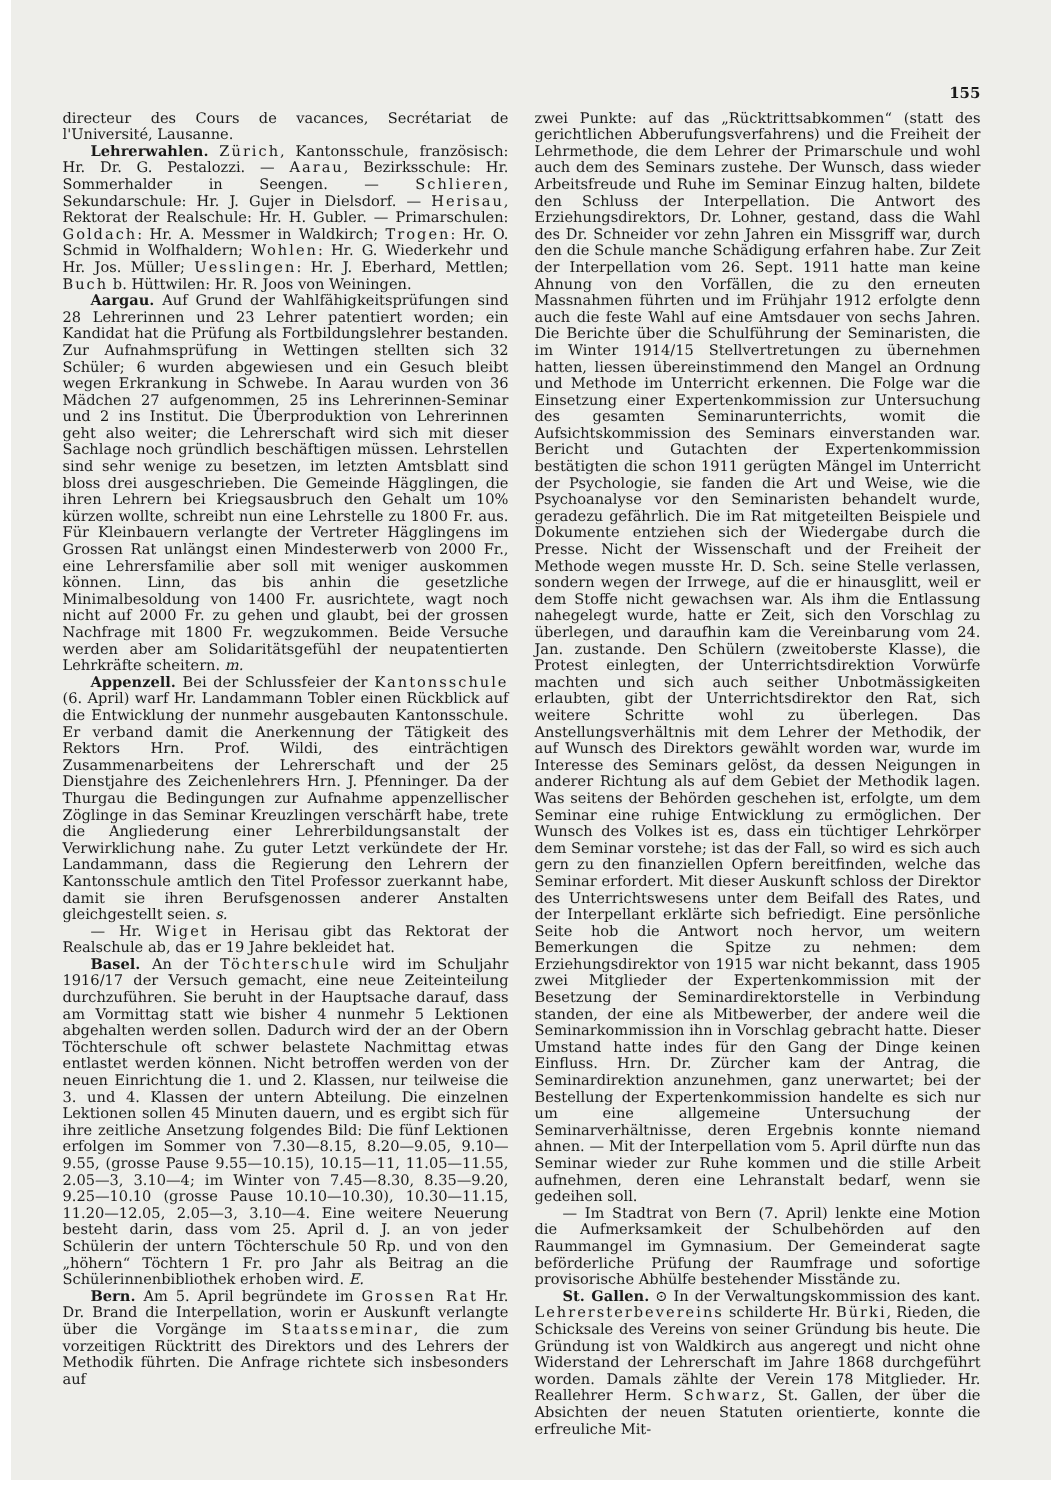155
directeur des Cours de vacances, Secrétariat de l'Université, Lausanne.
Lehrerwahlen. Zürich, Kantonsschule, französisch: Hr. Dr. G. Pestalozzi. — Aarau, Bezirksschule: Hr. Sommerhalder in Seengen. — Schlieren, Sekundarschule: Hr. J. Gujer in Dielsdorf. — Herisau, Rektorat der Realschule: Hr. H. Gubler. — Primarschulen: Goldach: Hr. A. Messmer in Waldkirch; Trogen: Hr. O. Schmid in Wolfhaldern; Wohlen: Hr. G. Wiederkehr und Hr. Jos. Müller; Uesslingen: Hr. J. Eberhard, Mettlen; Buch b. Hüttwilen: Hr. R. Joos von Weiningen.
Aargau. Auf Grund der Wahlfähigkeitsprüfungen sind 28 Lehrerinnen und 23 Lehrer patentiert worden; ein Kandidat hat die Prüfung als Fortbildungslehrer bestanden. Zur Aufnahmsprüfung in Wettingen stellten sich 32 Schüler; 6 wurden abgewiesen und ein Gesuch bleibt wegen Erkrankung in Schwebe. In Aarau wurden von 36 Mädchen 27 aufgenommen, 25 ins Lehrerinnen-Seminar und 2 ins Institut. Die Überproduktion von Lehrerinnen geht also weiter; die Lehrerschaft wird sich mit dieser Sachlage noch gründlich beschäftigen müssen. Lehrstellen sind sehr wenige zu besetzen, im letzten Amtsblatt sind bloss drei ausgeschrieben. Die Gemeinde Hägglingen, die ihren Lehrern bei Kriegsausbruch den Gehalt um 10% kürzen wollte, schreibt nun eine Lehrstelle zu 1800 Fr. aus. Für Kleinbauern verlangte der Vertreter Hägglingens im Grossen Rat unlängst einen Mindesterwerb von 2000 Fr., eine Lehrersfamilie aber soll mit weniger auskommen können. Linn, das bis anhin die gesetzliche Minimalbesoldung von 1400 Fr. ausrichtete, wagt noch nicht auf 2000 Fr. zu gehen und glaubt, bei der grossen Nachfrage mit 1800 Fr. wegzukommen. Beide Versuche werden aber am Solidaritätsgefühl der neupatentierten Lehrkräfte scheitern. m.
Appenzell. Bei der Schlussfeier der Kantonsschule (6. April) warf Hr. Landammann Tobler einen Rückblick auf die Entwicklung der nunmehr ausgebauten Kantonsschule. Er verband damit die Anerkennung der Tätigkeit des Rektors Hrn. Prof. Wildi, des einträchtigen Zusammenarbeitens der Lehrerschaft und der 25 Dienstjahre des Zeichenlehrers Hrn. J. Pfenninger. Da der Thurgau die Bedingungen zur Aufnahme appenzellischer Zöglinge in das Seminar Kreuzlingen verschärft habe, trete die Angliederung einer Lehrerbildungsanstalt der Verwirklichung nahe. Zu guter Letzt verkündete der Hr. Landammann, dass die Regierung den Lehrern der Kantonsschule amtlich den Titel Professor zuerkannt habe, damit sie ihren Berufsgenossen anderer Anstalten gleichgestellt seien. s.
— Hr. Wiget in Herisau gibt das Rektorat der Realschule ab, das er 19 Jahre bekleidet hat.
Basel. An der Töchterschule wird im Schuljahr 1916/17 der Versuch gemacht, eine neue Zeiteinteilung durchzuführen. Sie beruht in der Hauptsache darauf, dass am Vormittag statt wie bisher 4 nunmehr 5 Lektionen abgehalten werden sollen. Dadurch wird der an der Obern Töchterschule oft schwer belastete Nachmittag etwas entlastet werden können. Nicht betroffen werden von der neuen Einrichtung die 1. und 2. Klassen, nur teilweise die 3. und 4. Klassen der untern Abteilung. Die einzelnen Lektionen sollen 45 Minuten dauern, und es ergibt sich für ihre zeitliche Ansetzung folgendes Bild: Die fünf Lektionen erfolgen im Sommer von 7.30—8.15, 8.20—9.05, 9.10—9.55, (grosse Pause 9.55—10.15), 10.15—11, 11.05—11.55, 2.05—3, 3.10—4; im Winter von 7.45—8.30, 8.35—9.20, 9.25—10.10 (grosse Pause 10.10—10.30), 10.30—11.15, 11.20—12.05, 2.05—3, 3.10—4. Eine weitere Neuerung besteht darin, dass vom 25. April d. J. an von jeder Schülerin der untern Töchterschule 50 Rp. und von den „höhern“ Töchtern 1 Fr. pro Jahr als Beitrag an die Schülerinnenbibliothek erhoben wird. E.
Bern. Am 5. April begründete im Grossen Rat Hr. Dr. Brand die Interpellation, worin er Auskunft verlangte über die Vorgänge im Staatsseminar, die zum vorzeitigen Rücktritt des Direktors und des Lehrers der Methodik führten. Die Anfrage richtete sich insbesonders auf
zwei Punkte: auf das „Rücktrittsabkommen“ (statt des gerichtlichen Abberufungsverfahrens) und die Freiheit der Lehrmethode, die dem Lehrer der Primarschule und wohl auch dem des Seminars zustehe. Der Wunsch, dass wieder Arbeitsfreude und Ruhe im Seminar Einzug halten, bildete den Schluss der Interpellation. Die Antwort des Erziehungsdirektors, Dr. Lohner, gestand, dass die Wahl des Dr. Schneider vor zehn Jahren ein Missgriff war, durch den die Schule manche Schädigung erfahren habe. Zur Zeit der Interpellation vom 26. Sept. 1911 hatte man keine Ahnung von den Vorfällen, die zu den erneuten Massnahmen führten und im Frühjahr 1912 erfolgte denn auch die feste Wahl auf eine Amtsdauer von sechs Jahren. Die Berichte über die Schulführung der Seminaristen, die im Winter 1914/15 Stellvertretungen zu übernehmen hatten, liessen übereinstimmend den Mangel an Ordnung und Methode im Unterricht erkennen. Die Folge war die Einsetzung einer Expertenkommission zur Untersuchung des gesamten Seminarunterrichts, womit die Aufsichtskommission des Seminars einverstanden war. Bericht und Gutachten der Expertenkommission bestätigten die schon 1911 gerügten Mängel im Unterricht der Psychologie, sie fanden die Art und Weise, wie die Psychoanalyse vor den Seminaristen behandelt wurde, geradezu gefährlich. Die im Rat mitgeteilten Beispiele und Dokumente entziehen sich der Wiedergabe durch die Presse. Nicht der Wissenschaft und der Freiheit der Methode wegen musste Hr. D. Sch. seine Stelle verlassen, sondern wegen der Irrwege, auf die er hinausglitt, weil er dem Stoffe nicht gewachsen war. Als ihm die Entlassung nahegelegt wurde, hatte er Zeit, sich den Vorschlag zu überlegen, und daraufhin kam die Vereinbarung vom 24. Jan. zustande. Den Schülern (zweitoberste Klasse), die Protest einlegten, der Unterrichtsdirektion Vorwürfe machten und sich auch seither Unbotmässigkeiten erlaubten, gibt der Unterrichtsdirektor den Rat, sich weitere Schritte wohl zu überlegen. Das Anstellungsverhältnis mit dem Lehrer der Methodik, der auf Wunsch des Direktors gewählt worden war, wurde im Interesse des Seminars gelöst, da dessen Neigungen in anderer Richtung als auf dem Gebiet der Methodik lagen. Was seitens der Behörden geschehen ist, erfolgte, um dem Seminar eine ruhige Entwicklung zu ermöglichen. Der Wunsch des Volkes ist es, dass ein tüchtiger Lehrkörper dem Seminar vorstehe; ist das der Fall, so wird es sich auch gern zu den finanziellen Opfern bereitfinden, welche das Seminar erfordert. Mit dieser Auskunft schloss der Direktor des Unterrichtswesens unter dem Beifall des Rates, und der Interpellant erklärte sich befriedigt. Eine persönliche Seite hob die Antwort noch hervor, um weitern Bemerkungen die Spitze zu nehmen: dem Erziehungsdirektor von 1915 war nicht bekannt, dass 1905 zwei Mitglieder der Expertenkommission mit der Besetzung der Seminardirektorstelle in Verbindung standen, der eine als Mitbewerber, der andere weil die Seminarkommission ihn in Vorschlag gebracht hatte. Dieser Umstand hatte indes für den Gang der Dinge keinen Einfluss. Hrn. Dr. Zürcher kam der Antrag, die Seminardirektion anzunehmen, ganz unerwartet; bei der Bestellung der Expertenkommission handelte es sich nur um eine allgemeine Untersuchung der Seminarverhältnisse, deren Ergebnis konnte niemand ahnen. — Mit der Interpellation vom 5. April dürfte nun das Seminar wieder zur Ruhe kommen und die stille Arbeit aufnehmen, deren eine Lehranstalt bedarf, wenn sie gedeihen soll.
— Im Stadtrat von Bern (7. April) lenkte eine Motion die Aufmerksamkeit der Schulbehörden auf den Raummangel im Gymnasium. Der Gemeinderat sagte beförderliche Prüfung der Raumfrage und sofortige provisorische Abhülfe bestehender Misstände zu.
St. Gallen. ⊙ In der Verwaltungskommission des kant. Lehrersterbevereins schilderte Hr. Bürki, Rieden, die Schicksale des Vereins von seiner Gründung bis heute. Die Gründung ist von Waldkirch aus angeregt und nicht ohne Widerstand der Lehrerschaft im Jahre 1868 durchgeführt worden. Damals zählte der Verein 178 Mitglieder. Hr. Reallehrer Herm. Schwarz, St. Gallen, der über die Absichten der neuen Statuten orientierte, konnte die erfreuliche Mit-